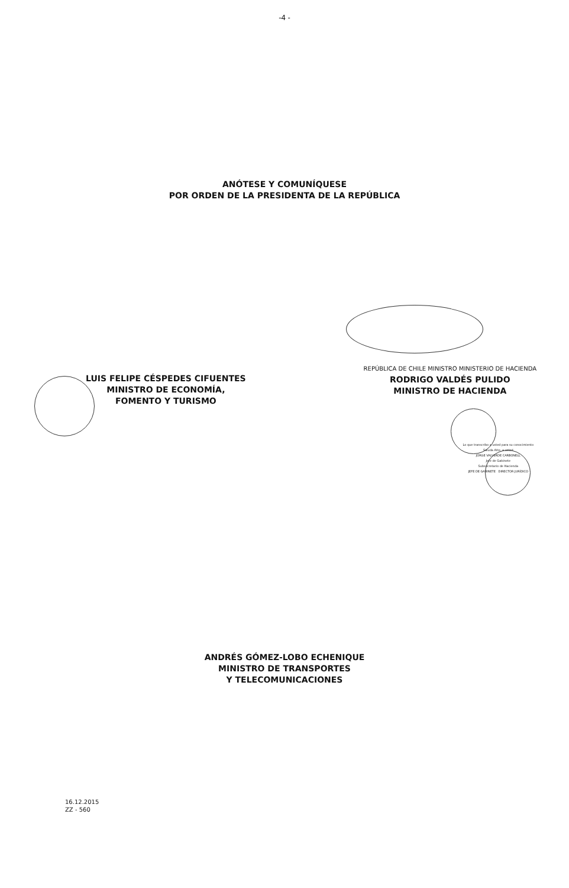-4 -
ANÓTESE Y COMUNÍQUESE
POR ORDEN DE LA PRESIDENTA DE LA REPÚBLICA
LUIS FELIPE CÉSPEDES CIFUENTES
MINISTRO DE ECONOMÍA,
FOMENTO Y TURISMO
REPÚBLICA DE CHILE MINISTRO MINISTERIO DE HACIENDA
RODRIGO VALDÉS PULIDO
MINISTRO DE HACIENDA
Lo que transcribo a usted para su conocimiento
Saluda Atte. a usted
JORGE VALVERDE CARBONELL
Jefe de Gabinete
Subsecretario de Hacienda
JEFE DE GABINETE DIRECTOR JURÍDICO
ANDRÉS GÓMEZ-LOBO ECHENIQUE
MINISTRO DE TRANSPORTES
Y TELECOMUNICACIONES
16.12.2015
ZZ - 560